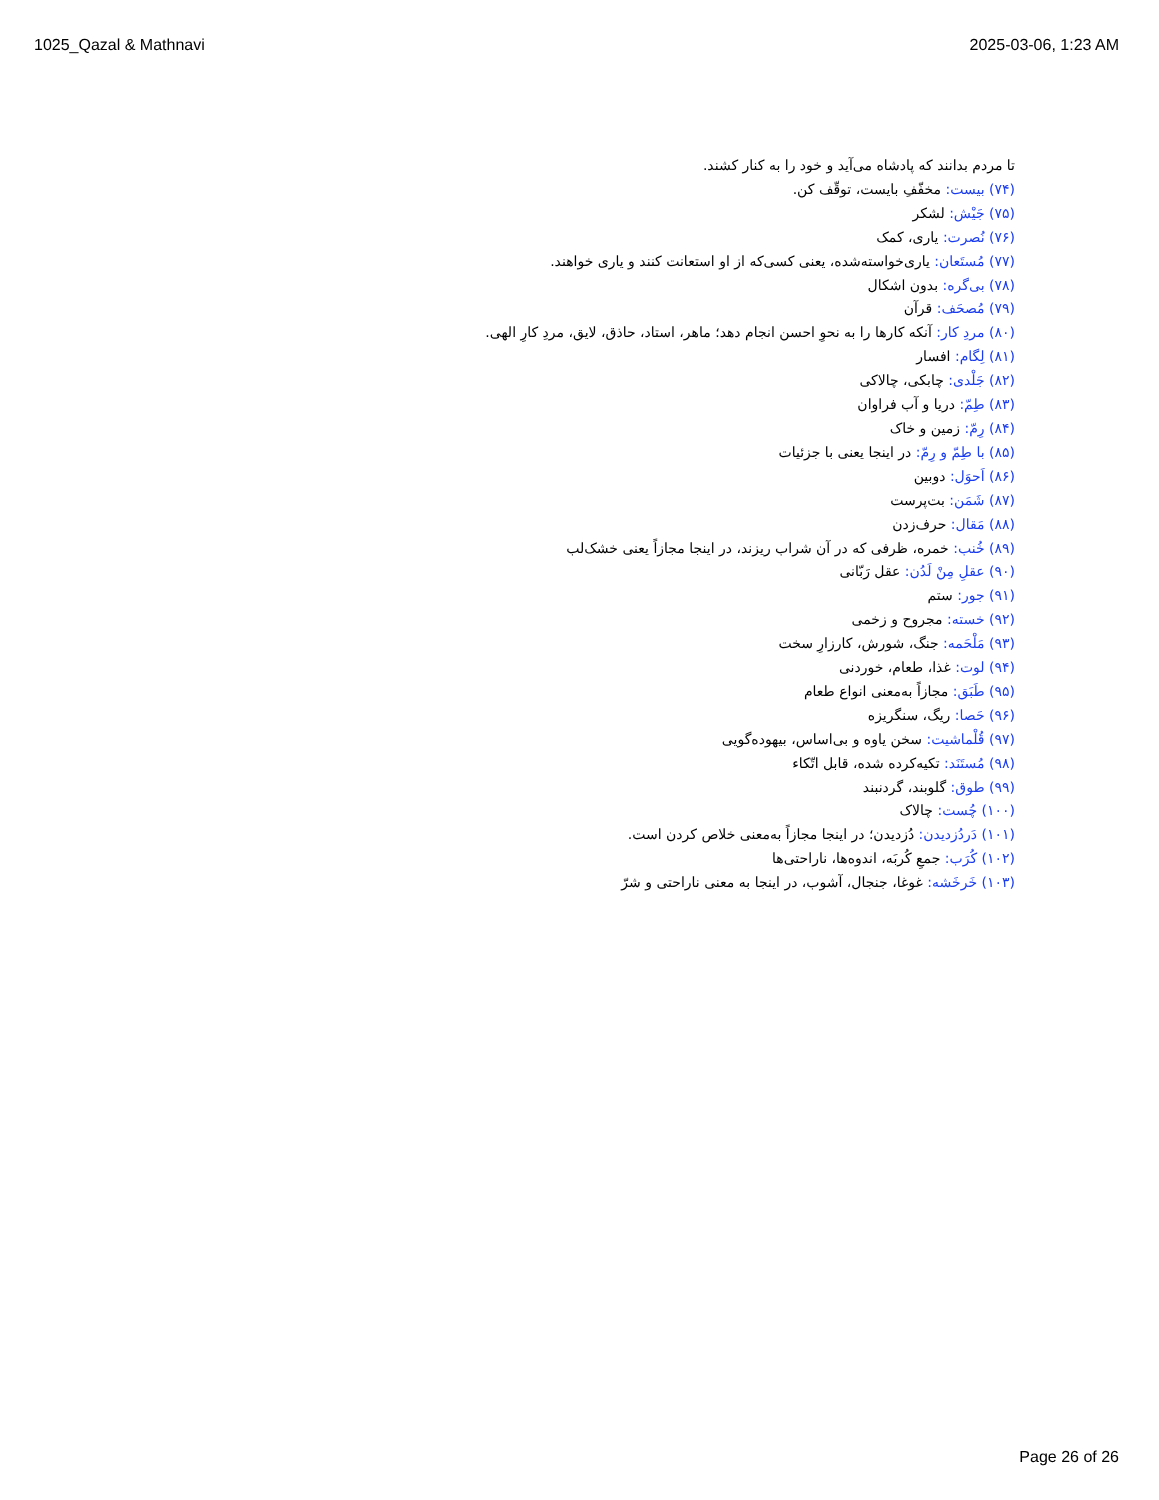1025_Qazal & Mathnavi 2025-03-06, 1:23 AM
تا مردم بدانند که پادشاه می‌آید و خود را به کنار کشند.
(۷۴) بیست: مخفّفِ بایست، توقّف کن.
(۷۵) جَیْش: لشکر
(۷۶) نُصرت: یاری، کمک
(۷۷) مُستَعان: یاری‌خواسته‌شده، یعنی کسی‌که از او استعانت کنند و یاری خواهند.
(۷۸) بی‌گره: بدون اشکال
(۷۹) مُصحَف: قرآن
(۸۰) مردِ کار: آنکه کارها را به نحوِ احسن انجام دهد؛ ماهر، استاد، حاذق، لایق، مردِ کارِ الهی.
(۸۱) لِگام: افسار
(۸۲) جَلْدی: چابکی، چالاکی
(۸۳) طِمّ: دریا و آب فراوان
(۸۴) رِمّ: زمین و خاک
(۸۵) با طِمّ و رِمّ: در اینجا یعنی با جزئیات
(۸۶) اَحوَل: دوبین
(۸۷) شَمَن: بت‌پرست
(۸۸) مَقال: حرف‌زدن
(۸۹) خُنب: خمره، ظرفی که در آن شراب ریزند، در اینجا مجازاً یعنی خشک‌لب
(۹۰) عقلِ مِنْ لَدُن: عقل رَبّانی
(۹۱) جور: ستم
(۹۲) خسته: مجروح و زخمی
(۹۳) مَلْحَمه: جنگ، شورش، کارزارِ سخت
(۹۴) لوت: غذا، طعام، خوردنی
(۹۵) طَبَق: مجازاً به‌معنی انواع طعام
(۹۶) حَصا: ریگ، سنگریزه
(۹۷) قُلْماشیت: سخن یاوه و بی‌اساس، بیهوده‌گویی
(۹۸) مُستَنَد: تکیه‌کرده شده، قابل اتّکاء
(۹۹) طوق: گلوبند، گردنبند
(۱۰۰) چُست: چالاک
(۱۰۱) دَردُزدیدن: دُزدیدن؛ در اینجا مجازاً به‌معنی خلاص کردن است.
(۱۰۲) کُرَب: جمعِ کُربَه، اندوه‌ها، ناراحتی‌ها
(۱۰۳) خَرخَشه: غوغا، جنجال، آشوب، در اینجا به معنی ناراحتی و شرّ
Page 26 of 26